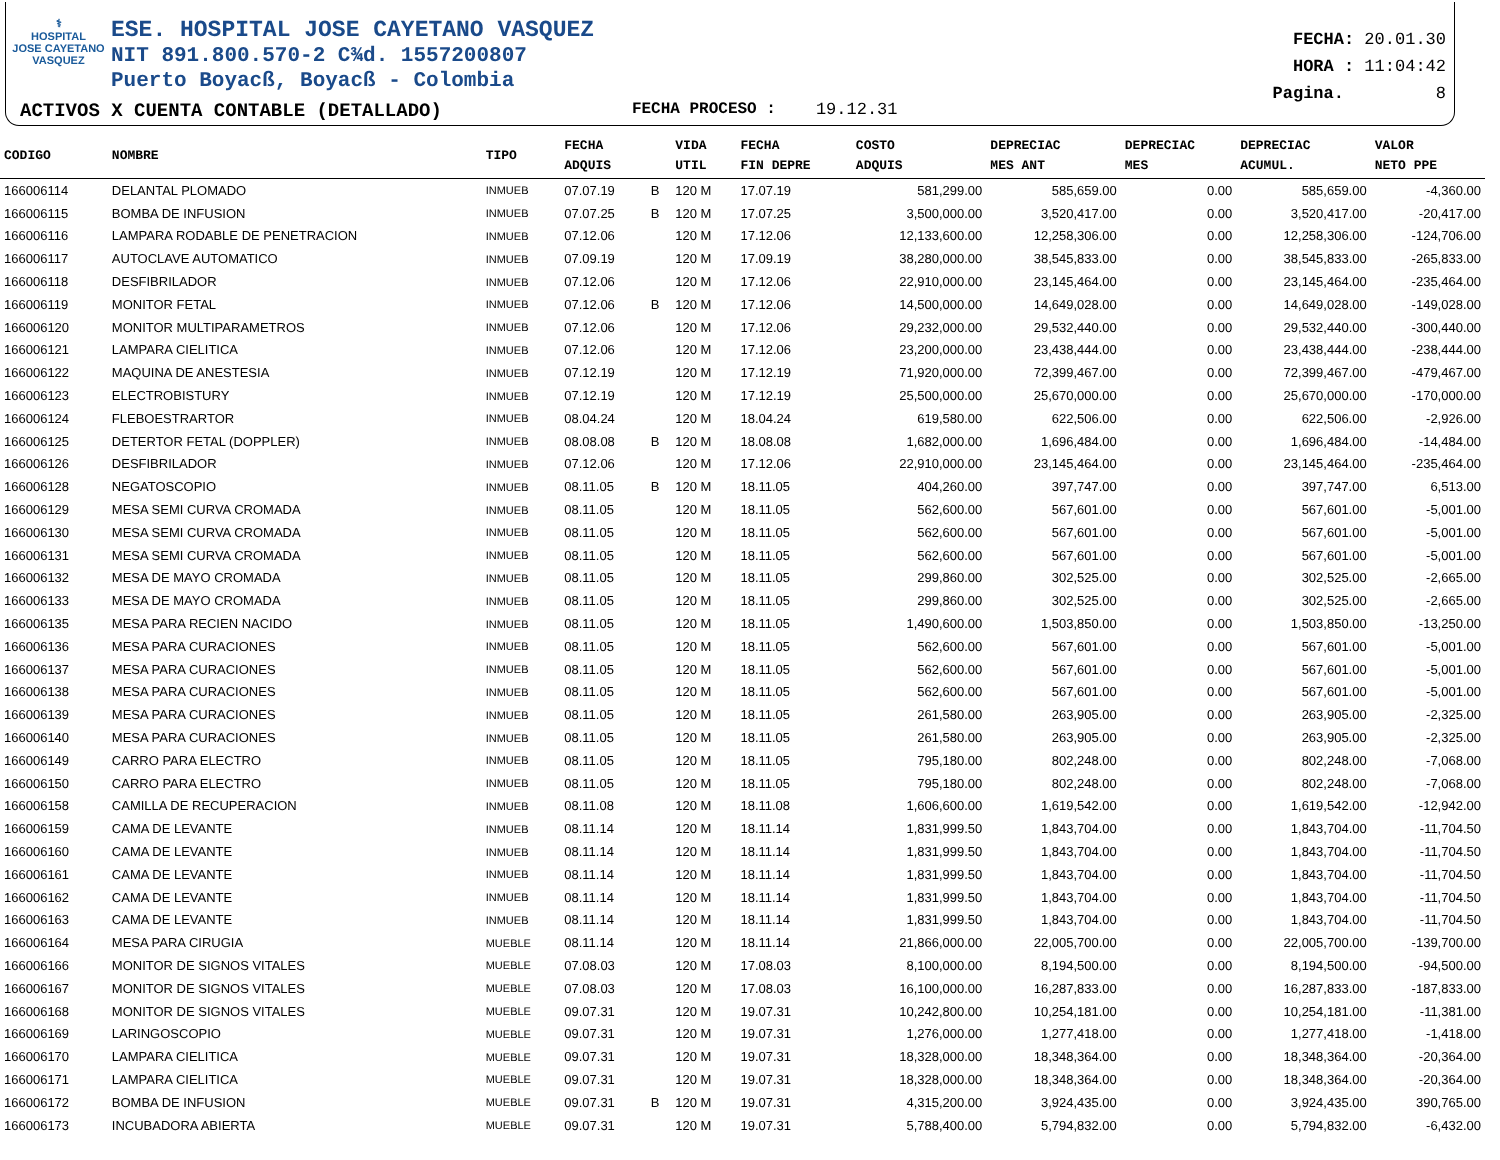⚕
HOSPITAL
JOSE CAYETANO
VASQUEZ
ESE. HOSPITAL JOSE CAYETANO VASQUEZ
NIT 891.800.570-2 C¾d. 1557200807
Puerto Boyacß, Boyacß - Colombia
FECHA: 20.01.30
HORA : 11:04:42
Pagina. 8
ACTIVOS X CUENTA CONTABLE (DETALLADO) FECHA PROCESO : 19.12.31
| CODIGO | NOMBRE | TIPO | FECHA ADQUIS | | VIDA UTIL | FECHA FIN DEPRE | COSTO ADQUIS | DEPRECIAC MES ANT | DEPRECIAC MES | DEPRECIAC ACUMUL. | VALOR NETO PPE |
| --- | --- | --- | --- | --- | --- | --- | --- | --- | --- | --- | --- |
| 166006114 | DELANTAL PLOMADO | INMUEB | 07.07.19 | B | 120 M | 17.07.19 | 581,299.00 | 585,659.00 | 0.00 | 585,659.00 | -4,360.00 |
| 166006115 | BOMBA DE INFUSION | INMUEB | 07.07.25 | B | 120 M | 17.07.25 | 3,500,000.00 | 3,520,417.00 | 0.00 | 3,520,417.00 | -20,417.00 |
| 166006116 | LAMPARA RODABLE DE PENETRACION | INMUEB | 07.12.06 | | 120 M | 17.12.06 | 12,133,600.00 | 12,258,306.00 | 0.00 | 12,258,306.00 | -124,706.00 |
| 166006117 | AUTOCLAVE AUTOMATICO | INMUEB | 07.09.19 | | 120 M | 17.09.19 | 38,280,000.00 | 38,545,833.00 | 0.00 | 38,545,833.00 | -265,833.00 |
| 166006118 | DESFIBRILADOR | INMUEB | 07.12.06 | | 120 M | 17.12.06 | 22,910,000.00 | 23,145,464.00 | 0.00 | 23,145,464.00 | -235,464.00 |
| 166006119 | MONITOR FETAL | INMUEB | 07.12.06 | B | 120 M | 17.12.06 | 14,500,000.00 | 14,649,028.00 | 0.00 | 14,649,028.00 | -149,028.00 |
| 166006120 | MONITOR MULTIPARAMETROS | INMUEB | 07.12.06 | | 120 M | 17.12.06 | 29,232,000.00 | 29,532,440.00 | 0.00 | 29,532,440.00 | -300,440.00 |
| 166006121 | LAMPARA CIELITICA | INMUEB | 07.12.06 | | 120 M | 17.12.06 | 23,200,000.00 | 23,438,444.00 | 0.00 | 23,438,444.00 | -238,444.00 |
| 166006122 | MAQUINA DE ANESTESIA | INMUEB | 07.12.19 | | 120 M | 17.12.19 | 71,920,000.00 | 72,399,467.00 | 0.00 | 72,399,467.00 | -479,467.00 |
| 166006123 | ELECTROBISTURY | INMUEB | 07.12.19 | | 120 M | 17.12.19 | 25,500,000.00 | 25,670,000.00 | 0.00 | 25,670,000.00 | -170,000.00 |
| 166006124 | FLEBOESTRARTOR | INMUEB | 08.04.24 | | 120 M | 18.04.24 | 619,580.00 | 622,506.00 | 0.00 | 622,506.00 | -2,926.00 |
| 166006125 | DETERTOR FETAL (DOPPLER) | INMUEB | 08.08.08 | B | 120 M | 18.08.08 | 1,682,000.00 | 1,696,484.00 | 0.00 | 1,696,484.00 | -14,484.00 |
| 166006126 | DESFIBRILADOR | INMUEB | 07.12.06 | | 120 M | 17.12.06 | 22,910,000.00 | 23,145,464.00 | 0.00 | 23,145,464.00 | -235,464.00 |
| 166006128 | NEGATOSCOPIO | INMUEB | 08.11.05 | B | 120 M | 18.11.05 | 404,260.00 | 397,747.00 | 0.00 | 397,747.00 | 6,513.00 |
| 166006129 | MESA SEMI CURVA CROMADA | INMUEB | 08.11.05 | | 120 M | 18.11.05 | 562,600.00 | 567,601.00 | 0.00 | 567,601.00 | -5,001.00 |
| 166006130 | MESA SEMI CURVA CROMADA | INMUEB | 08.11.05 | | 120 M | 18.11.05 | 562,600.00 | 567,601.00 | 0.00 | 567,601.00 | -5,001.00 |
| 166006131 | MESA SEMI CURVA CROMADA | INMUEB | 08.11.05 | | 120 M | 18.11.05 | 562,600.00 | 567,601.00 | 0.00 | 567,601.00 | -5,001.00 |
| 166006132 | MESA DE MAYO CROMADA | INMUEB | 08.11.05 | | 120 M | 18.11.05 | 299,860.00 | 302,525.00 | 0.00 | 302,525.00 | -2,665.00 |
| 166006133 | MESA DE MAYO CROMADA | INMUEB | 08.11.05 | | 120 M | 18.11.05 | 299,860.00 | 302,525.00 | 0.00 | 302,525.00 | -2,665.00 |
| 166006135 | MESA PARA RECIEN NACIDO | INMUEB | 08.11.05 | | 120 M | 18.11.05 | 1,490,600.00 | 1,503,850.00 | 0.00 | 1,503,850.00 | -13,250.00 |
| 166006136 | MESA PARA CURACIONES | INMUEB | 08.11.05 | | 120 M | 18.11.05 | 562,600.00 | 567,601.00 | 0.00 | 567,601.00 | -5,001.00 |
| 166006137 | MESA PARA CURACIONES | INMUEB | 08.11.05 | | 120 M | 18.11.05 | 562,600.00 | 567,601.00 | 0.00 | 567,601.00 | -5,001.00 |
| 166006138 | MESA PARA CURACIONES | INMUEB | 08.11.05 | | 120 M | 18.11.05 | 562,600.00 | 567,601.00 | 0.00 | 567,601.00 | -5,001.00 |
| 166006139 | MESA PARA CURACIONES | INMUEB | 08.11.05 | | 120 M | 18.11.05 | 261,580.00 | 263,905.00 | 0.00 | 263,905.00 | -2,325.00 |
| 166006140 | MESA PARA CURACIONES | INMUEB | 08.11.05 | | 120 M | 18.11.05 | 261,580.00 | 263,905.00 | 0.00 | 263,905.00 | -2,325.00 |
| 166006149 | CARRO PARA ELECTRO | INMUEB | 08.11.05 | | 120 M | 18.11.05 | 795,180.00 | 802,248.00 | 0.00 | 802,248.00 | -7,068.00 |
| 166006150 | CARRO PARA ELECTRO | INMUEB | 08.11.05 | | 120 M | 18.11.05 | 795,180.00 | 802,248.00 | 0.00 | 802,248.00 | -7,068.00 |
| 166006158 | CAMILLA DE RECUPERACION | INMUEB | 08.11.08 | | 120 M | 18.11.08 | 1,606,600.00 | 1,619,542.00 | 0.00 | 1,619,542.00 | -12,942.00 |
| 166006159 | CAMA DE LEVANTE | INMUEB | 08.11.14 | | 120 M | 18.11.14 | 1,831,999.50 | 1,843,704.00 | 0.00 | 1,843,704.00 | -11,704.50 |
| 166006160 | CAMA DE LEVANTE | INMUEB | 08.11.14 | | 120 M | 18.11.14 | 1,831,999.50 | 1,843,704.00 | 0.00 | 1,843,704.00 | -11,704.50 |
| 166006161 | CAMA DE LEVANTE | INMUEB | 08.11.14 | | 120 M | 18.11.14 | 1,831,999.50 | 1,843,704.00 | 0.00 | 1,843,704.00 | -11,704.50 |
| 166006162 | CAMA DE LEVANTE | INMUEB | 08.11.14 | | 120 M | 18.11.14 | 1,831,999.50 | 1,843,704.00 | 0.00 | 1,843,704.00 | -11,704.50 |
| 166006163 | CAMA DE LEVANTE | INMUEB | 08.11.14 | | 120 M | 18.11.14 | 1,831,999.50 | 1,843,704.00 | 0.00 | 1,843,704.00 | -11,704.50 |
| 166006164 | MESA PARA CIRUGIA | MUEBLE | 08.11.14 | | 120 M | 18.11.14 | 21,866,000.00 | 22,005,700.00 | 0.00 | 22,005,700.00 | -139,700.00 |
| 166006166 | MONITOR DE SIGNOS VITALES | MUEBLE | 07.08.03 | | 120 M | 17.08.03 | 8,100,000.00 | 8,194,500.00 | 0.00 | 8,194,500.00 | -94,500.00 |
| 166006167 | MONITOR DE SIGNOS VITALES | MUEBLE | 07.08.03 | | 120 M | 17.08.03 | 16,100,000.00 | 16,287,833.00 | 0.00 | 16,287,833.00 | -187,833.00 |
| 166006168 | MONITOR DE SIGNOS VITALES | MUEBLE | 09.07.31 | | 120 M | 19.07.31 | 10,242,800.00 | 10,254,181.00 | 0.00 | 10,254,181.00 | -11,381.00 |
| 166006169 | LARINGOSCOPIO | MUEBLE | 09.07.31 | | 120 M | 19.07.31 | 1,276,000.00 | 1,277,418.00 | 0.00 | 1,277,418.00 | -1,418.00 |
| 166006170 | LAMPARA CIELITICA | MUEBLE | 09.07.31 | | 120 M | 19.07.31 | 18,328,000.00 | 18,348,364.00 | 0.00 | 18,348,364.00 | -20,364.00 |
| 166006171 | LAMPARA CIELITICA | MUEBLE | 09.07.31 | | 120 M | 19.07.31 | 18,328,000.00 | 18,348,364.00 | 0.00 | 18,348,364.00 | -20,364.00 |
| 166006172 | BOMBA DE INFUSION | MUEBLE | 09.07.31 | B | 120 M | 19.07.31 | 4,315,200.00 | 3,924,435.00 | 0.00 | 3,924,435.00 | 390,765.00 |
| 166006173 | INCUBADORA ABIERTA | MUEBLE | 09.07.31 | | 120 M | 19.07.31 | 5,788,400.00 | 5,794,832.00 | 0.00 | 5,794,832.00 | -6,432.00 |